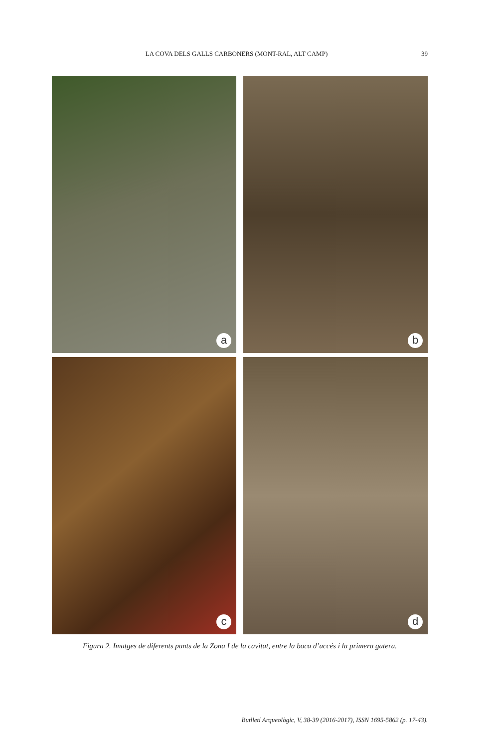LA COVA DELS GALLS CARBONERS (MONT-RAL, ALT CAMP) 39
a
b
c
d
Figura 2. Imatges de diferents punts de la Zona I de la cavitat, entre la boca d’accés i la primera gatera.
Butlletí Arqueològic, V, 38-39 (2016-2017), ISSN 1695-5862 (p. 17-43).